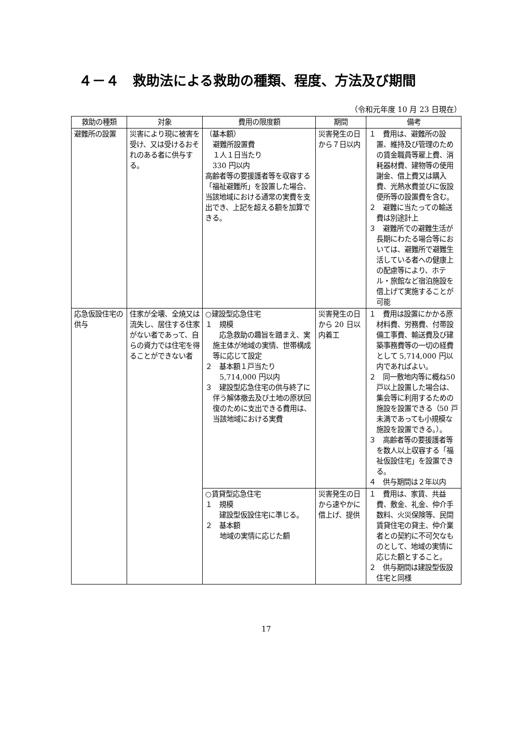４－４　救助法による救助の種類、程度、方法及び期間
（令和元年度 10 月 23 日現在）
| 救助の種類 | 対象 | 費用の限度額 | 期間 | 備考 |
| --- | --- | --- | --- | --- |
| 避難所の設置 | 災害により現に被害を受け、又は受けるおそれのある者に供与する。 | （基本額） 避難所設置費 １人１日当たり 330 円以内 高齢者等の要援護者等を収容する「福祉避難所」を設置した場合、当該地域における通常の実費を支出でき、上記を超える額を加算できる。 | 災害発生の日から７日以内 | １ 費用は、避難所の設置、維持及び管理のための賃金職員等雇上費、消耗器材費、建物等の使用謝金、借上費又は購入費、光熱水費並びに仮設便所等の設置費を含む。 ２ 避難に当たっての輸送費は別途計上 ３ 避難所での避難生活が長期にわたる場合等においては、避難所で避難生活している者への健康上の配慮等により、ホテル・旅館など宿泊施設を借上げて実施することが可能 |
| 応急仮設住宅の供与 | 住家が全壊、全焼又は流失し、居住する住家がない者であって、自らの資力では住宅を得ることができない者 | ○建設型応急住宅 １ 規模 応急救助の趣旨を踏まえ、実施主体が地域の実情、世帯構成等に応じて設定 ２ 基本額１戸当たり 5,714,000 円以内 ３ 建設型応急住宅の供与終了に伴う解体撤去及び土地の原状回復のために支出できる費用は、当該地域における実費 | 災害発生の日から 20 日以内着工 | １ 費用は設置にかかる原材料費、労務費、付帯設備工事費、輸送費及び建築事務費等の一切の経費として 5,714,000 円以内であればよい。 ２ 同一敷地内等に概ね50戸以上設置した場合は、集会等に利用するための施設を設置できる（50 戸未満であっても小規模な施設を設置できる。）。 ３ 高齢者等の要援護者等を数人以上収容する「福祉仮設住宅」を設置できる。 ４ 供与期間は２年以内 |
| | | ○賃貸型応急住宅 １ 規模 建設型仮設住宅に準じる。 ２ 基本額 地域の実情に応じた額 | 災害発生の日から速やかに借上げ、提供 | １ 費用は、家賃、共益費、敷金、礼金、仲介手数料、火災保険等、民間賃貸住宅の貸主、仲介業者との契約に不可欠なものとして、地域の実情に応じた額とすること。 ２ 供与期間は建設型仮設住宅と同様 |
17